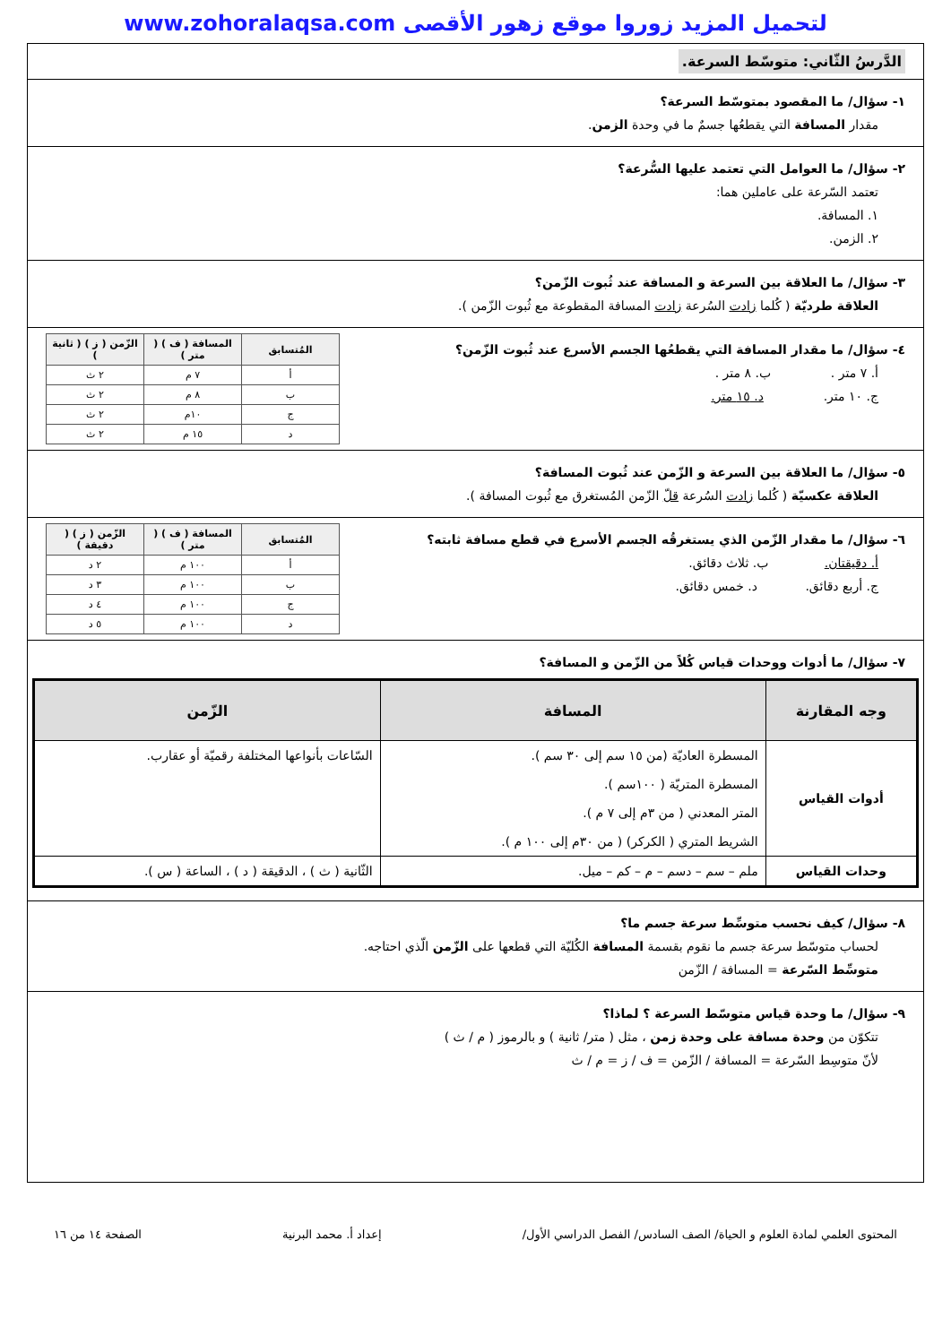لتحميل المزيد زوروا موقع زهور الأقصى www.zohoralaqsa.com
الدَّرسُ الثّاني: متوسّط السرعة.
١- سؤال/ ما المقصود بمتوسّط السرعة؟
مقدار المسافة التي يقطعُها جسمٌ ما في وحدة الزمن.
٢- سؤال/ ما العوامل التي تعتمد عليها السُّرعة؟
تعتمد السّرعة على عاملين هما:
١. المسافة.
٢. الزمن.
٣- سؤال/ ما العلاقة بين السرعة و المسافة عند ثُبوت الزّمن؟
العلاقة طرديّة ( كُلما زادت السُرعة زادت المسافة المقطوعة مع ثُبوت الزّمن ).
٤- سؤال/ ما مقدار المسافة التي يقطعُها الجسم الأسرع عند ثُبوت الزّمن؟
أ. ٧ متر . ب. ٨ متر .
ج. ١٠ متر. د. ١٥ متر.
| المُتسابق | المسافة ( ف ) ( متر ) | الزّمن ( ز ) ( ثانية ) |
| --- | --- | --- |
| أ | ٧ م | ٢ ث |
| ب | ٨ م | ٢ ث |
| ج | ١٠م | ٢ ث |
| د | ١٥ م | ٢ ث |
٥- سؤال/ ما العلاقة بين السرعة و الزّمن عند ثُبوت المسافة؟
العلاقة عكسيّة ( كُلما زادت السُرعة قلّ الزّمن المُستغرق مع ثُبوت المسافة ).
٦- سؤال/ ما مقدار الزّمن الذي يستغرقُه الجسم الأسرع في قطع مسافة ثابته؟
أ. دقيقتان. ب. ثلاث دقائق.
ج. أربع دقائق. د. خمس دقائق.
| المُتسابق | المسافة ( ف ) ( متر ) | الزّمن ( ز ) ( دقيقة ) |
| --- | --- | --- |
| أ | ١٠٠ م | ٢ د |
| ب | ١٠٠ م | ٣ د |
| ج | ١٠٠ م | ٤ د |
| د | ١٠٠ م | ٥ د |
٧- سؤال/ ما أدوات ووحدات قياس كُلاً من الزّمن و المسافة؟
| وجه المقارنة | المسافة | الزّمن |
| --- | --- | --- |
| أدوات القياس | المسطرة العاديّة (من ١٥ سم إلى ٣٠ سم ). المسطرة المتريّة ( ١٠٠سم ). المتر المعدني ( من ٣م إلى ٧ م ). الشريط المتري ( الكركر) ( من ٣٠م إلى ١٠٠ م ). | السّاعات بأنواعها المختلفة رقميّة أو عقارب. |
| وحدات القياس | ملم – سم – دسم – م – كم – ميل. | الثّانية ( ث ) ، الدقيقة ( د ) ، الساعة ( س ). |
٨- سؤال/ كيف نحسب متوسِّط سرعة جسم ما؟
لحساب متوسّط سرعة جسم ما نقوم بقسمة المسافة الكُليّة التي قطعها على الزّمن الّذي احتاجه.
متوسِّط السّرعة = المسافة / الزّمن
٩- سؤال/ ما وحدة قياس متوسّط السرعة ؟ لماذا؟
تتكوّن من وحدة مسافة على وحدة زمن ، مثل ( متر/ ثانية ) و بالرموز ( م / ث )
لأنّ متوسِط السّرعة = المسافة / الزّمن = ف / ز = م / ث
المحتوى العلمي لمادة العلوم و الحياة/ الصف السادس/ الفصل الدراسي الأول/ إعداد أ. محمد البرنية الصفحة ١٤ من ١٦